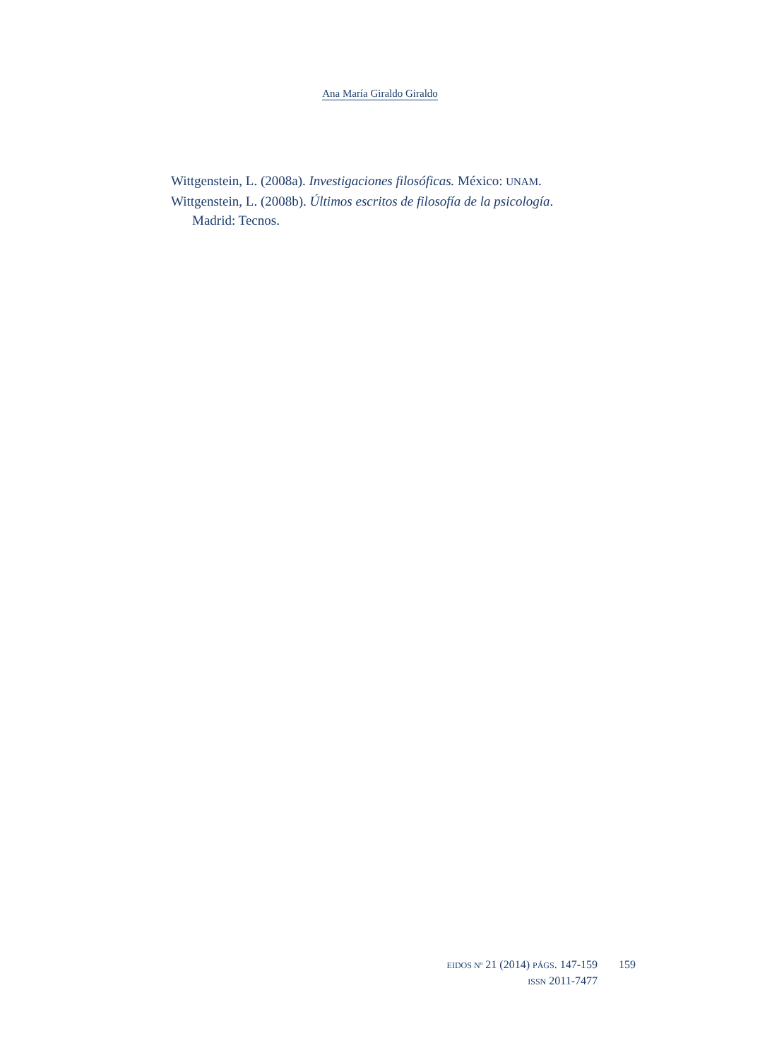Ana María Giraldo Giraldo
Wittgenstein, L. (2008a). Investigaciones filosóficas. México: UNAM.
Wittgenstein, L. (2008b). Últimos escritos de filosofía de la psicología. Madrid: Tecnos.
EIDOS Nº 21 (2014) PÁGS. 147-159
ISSN 2011-7477
159